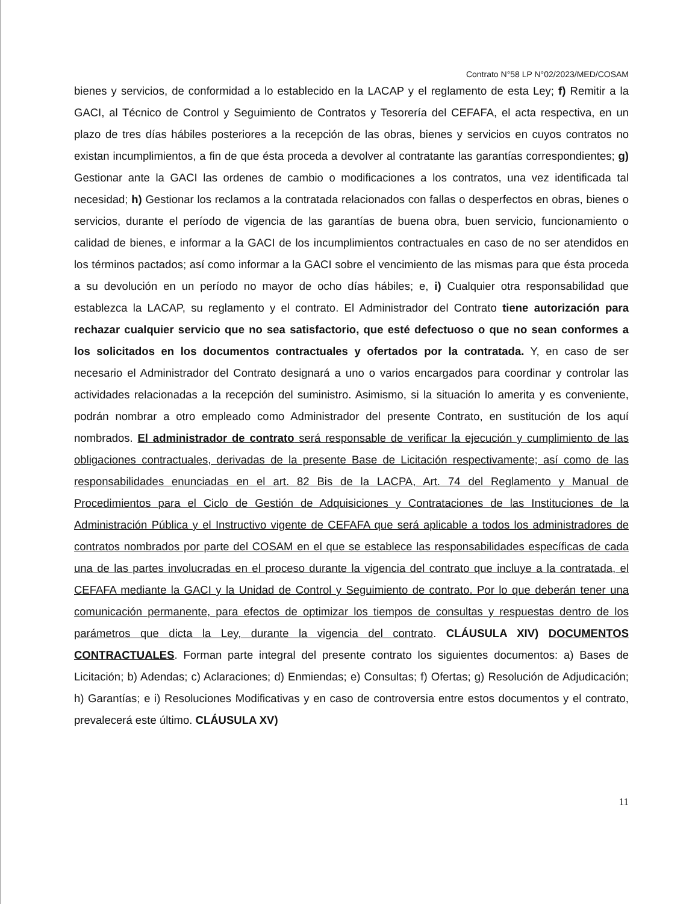Contrato N°58 LP N°02/2023/MED/COSAM
bienes y servicios, de conformidad a lo establecido en la LACAP y el reglamento de esta Ley; f) Remitir a la GACI, al Técnico de Control y Seguimiento de Contratos y Tesorería del CEFAFA, el acta respectiva, en un plazo de tres días hábiles posteriores a la recepción de las obras, bienes y servicios en cuyos contratos no existan incumplimientos, a fin de que ésta proceda a devolver al contratante las garantías correspondientes; g) Gestionar ante la GACI las ordenes de cambio o modificaciones a los contratos, una vez identificada tal necesidad; h) Gestionar los reclamos a la contratada relacionados con fallas o desperfectos en obras, bienes o servicios, durante el período de vigencia de las garantías de buena obra, buen servicio, funcionamiento o calidad de bienes, e informar a la GACI de los incumplimientos contractuales en caso de no ser atendidos en los términos pactados; así como informar a la GACI sobre el vencimiento de las mismas para que ésta proceda a su devolución en un período no mayor de ocho días hábiles; e, i) Cualquier otra responsabilidad que establezca la LACAP, su reglamento y el contrato. El Administrador del Contrato tiene autorización para rechazar cualquier servicio que no sea satisfactorio, que esté defectuoso o que no sean conformes a los solicitados en los documentos contractuales y ofertados por la contratada. Y, en caso de ser necesario el Administrador del Contrato designará a uno o varios encargados para coordinar y controlar las actividades relacionadas a la recepción del suministro. Asimismo, si la situación lo amerita y es conveniente, podrán nombrar a otro empleado como Administrador del presente Contrato, en sustitución de los aquí nombrados. El administrador de contrato será responsable de verificar la ejecución y cumplimiento de las obligaciones contractuales, derivadas de la presente Base de Licitación respectivamente; así como de las responsabilidades enunciadas en el art. 82 Bis de la LACPA, Art. 74 del Reglamento y Manual de Procedimientos para el Ciclo de Gestión de Adquisiciones y Contrataciones de las Instituciones de la Administración Pública y el Instructivo vigente de CEFAFA que será aplicable a todos los administradores de contratos nombrados por parte del COSAM en el que se establece las responsabilidades específicas de cada una de las partes involucradas en el proceso durante la vigencia del contrato que incluye a la contratada, el CEFAFA mediante la GACI y la Unidad de Control y Seguimiento de contrato. Por lo que deberán tener una comunicación permanente, para efectos de optimizar los tiempos de consultas y respuestas dentro de los parámetros que dicta la Ley, durante la vigencia del contrato. CLÁUSULA XIV) DOCUMENTOS CONTRACTUALES. Forman parte integral del presente contrato los siguientes documentos: a) Bases de Licitación; b) Adendas; c) Aclaraciones; d) Enmiendas; e) Consultas; f) Ofertas; g) Resolución de Adjudicación; h) Garantías; e i) Resoluciones Modificativas y en caso de controversia entre estos documentos y el contrato, prevalecerá este último. CLÁUSULA XV)
11